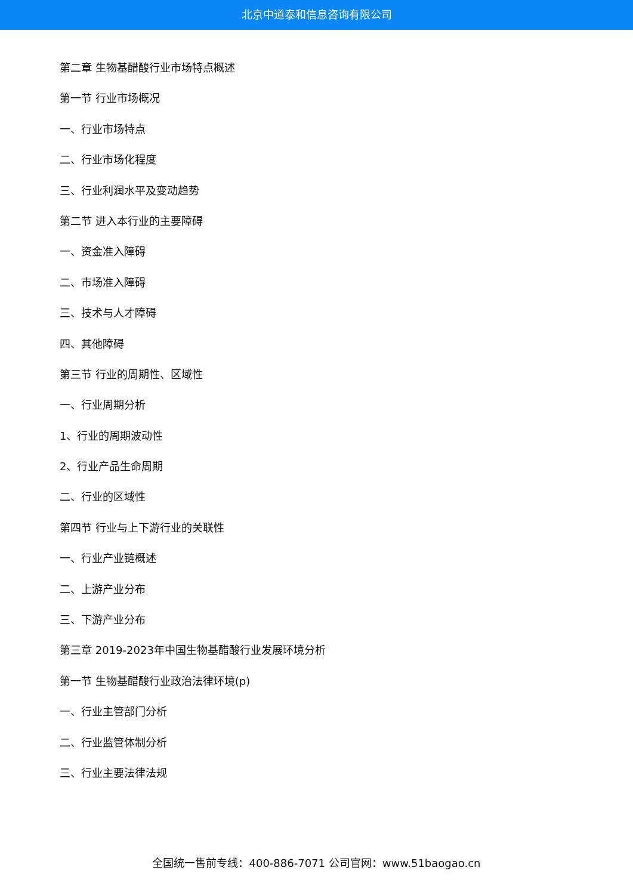北京中道泰和信息咨询有限公司
第二章 生物基醋酸行业市场特点概述
第一节 行业市场概况
一、行业市场特点
二、行业市场化程度
三、行业利润水平及变动趋势
第二节 进入本行业的主要障碍
一、资金准入障碍
二、市场准入障碍
三、技术与人才障碍
四、其他障碍
第三节 行业的周期性、区域性
一、行业周期分析
1、行业的周期波动性
2、行业产品生命周期
二、行业的区域性
第四节 行业与上下游行业的关联性
一、行业产业链概述
二、上游产业分布
三、下游产业分布
第三章 2019-2023年中国生物基醋酸行业发展环境分析
第一节 生物基醋酸行业政治法律环境(p)
一、行业主管部门分析
二、行业监管体制分析
三、行业主要法律法规
全国统一售前专线：400-886-7071 公司官网：www.51baogao.cn